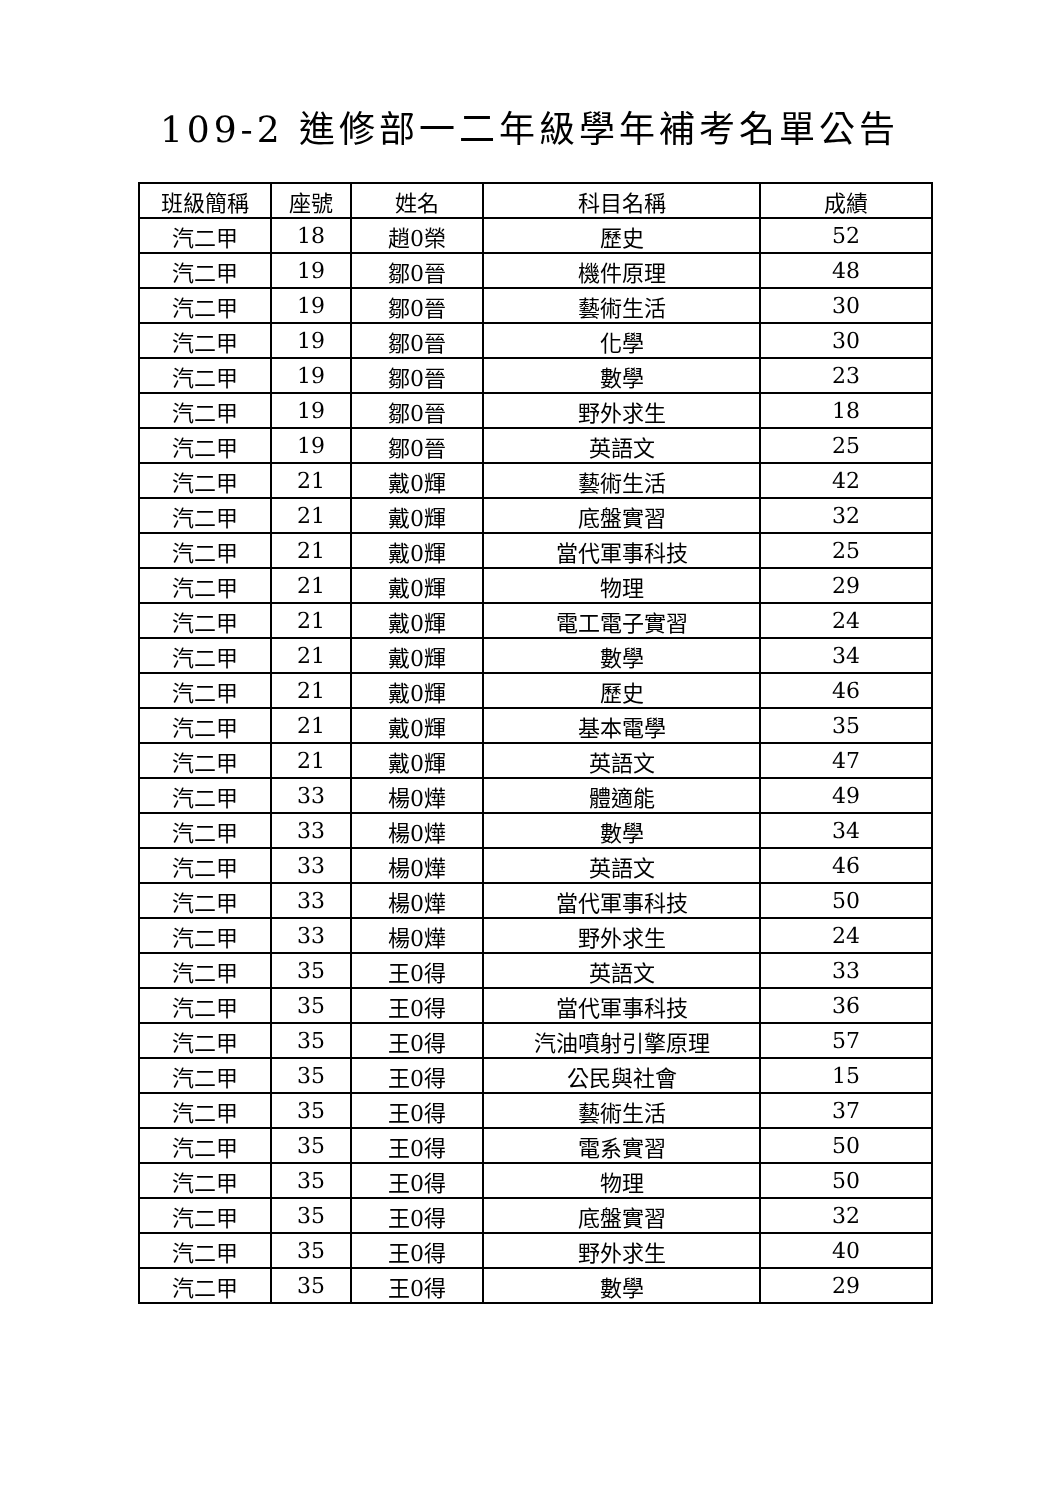109-2 進修部一二年級學年補考名單公告
| 班級簡稱 | 座號 | 姓名 | 科目名稱 | 成績 |
| --- | --- | --- | --- | --- |
| 汽二甲 | 18 | 趙0榮 | 歷史 | 52 |
| 汽二甲 | 19 | 鄒0晉 | 機件原理 | 48 |
| 汽二甲 | 19 | 鄒0晉 | 藝術生活 | 30 |
| 汽二甲 | 19 | 鄒0晉 | 化學 | 30 |
| 汽二甲 | 19 | 鄒0晉 | 數學 | 23 |
| 汽二甲 | 19 | 鄒0晉 | 野外求生 | 18 |
| 汽二甲 | 19 | 鄒0晉 | 英語文 | 25 |
| 汽二甲 | 21 | 戴0輝 | 藝術生活 | 42 |
| 汽二甲 | 21 | 戴0輝 | 底盤實習 | 32 |
| 汽二甲 | 21 | 戴0輝 | 當代軍事科技 | 25 |
| 汽二甲 | 21 | 戴0輝 | 物理 | 29 |
| 汽二甲 | 21 | 戴0輝 | 電工電子實習 | 24 |
| 汽二甲 | 21 | 戴0輝 | 數學 | 34 |
| 汽二甲 | 21 | 戴0輝 | 歷史 | 46 |
| 汽二甲 | 21 | 戴0輝 | 基本電學 | 35 |
| 汽二甲 | 21 | 戴0輝 | 英語文 | 47 |
| 汽二甲 | 33 | 楊0燁 | 體適能 | 49 |
| 汽二甲 | 33 | 楊0燁 | 數學 | 34 |
| 汽二甲 | 33 | 楊0燁 | 英語文 | 46 |
| 汽二甲 | 33 | 楊0燁 | 當代軍事科技 | 50 |
| 汽二甲 | 33 | 楊0燁 | 野外求生 | 24 |
| 汽二甲 | 35 | 王0得 | 英語文 | 33 |
| 汽二甲 | 35 | 王0得 | 當代軍事科技 | 36 |
| 汽二甲 | 35 | 王0得 | 汽油噴射引擎原理 | 57 |
| 汽二甲 | 35 | 王0得 | 公民與社會 | 15 |
| 汽二甲 | 35 | 王0得 | 藝術生活 | 37 |
| 汽二甲 | 35 | 王0得 | 電系實習 | 50 |
| 汽二甲 | 35 | 王0得 | 物理 | 50 |
| 汽二甲 | 35 | 王0得 | 底盤實習 | 32 |
| 汽二甲 | 35 | 王0得 | 野外求生 | 40 |
| 汽二甲 | 35 | 王0得 | 數學 | 29 |